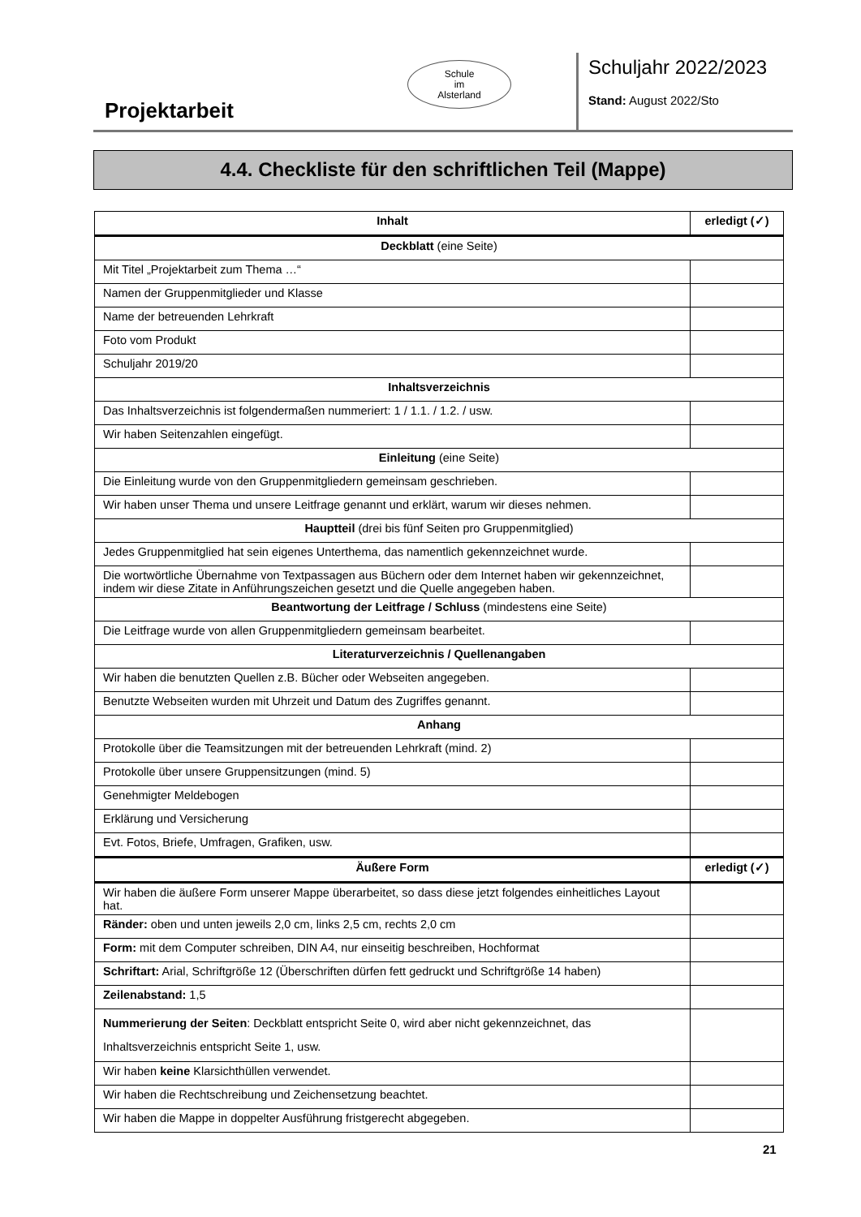Projektarbeit
Schule
im
Alsterland
Schuljahr 2022/2023
Stand: August 2022/Sto
4.4. Checkliste für den schriftlichen Teil (Mappe)
| Inhalt | erledigt (✓) |
| --- | --- |
| Deckblatt (eine Seite) | |
| Mit Titel „Projektarbeit zum Thema …“ | |
| Namen der Gruppenmitglieder und Klasse | |
| Name der betreuenden Lehrkraft | |
| Foto vom Produkt | |
| Schuljahr 2019/20 | |
| Inhaltsverzeichnis | |
| Das Inhaltsverzeichnis ist folgendermaßen nummeriert: 1 / 1.1. / 1.2. / usw. | |
| Wir haben Seitenzahlen eingefügt. | |
| Einleitung (eine Seite) | |
| Die Einleitung wurde von den Gruppenmitgliedern gemeinsam geschrieben. | |
| Wir haben unser Thema und unsere Leitfrage genannt und erklärt, warum wir dieses nehmen. | |
| Hauptteil (drei bis fünf Seiten pro Gruppenmitglied) | |
| Jedes Gruppenmitglied hat sein eigenes Unterthema, das namentlich gekennzeichnet wurde. | |
| Die wortwörtliche Übernahme von Textpassagen aus Büchern oder dem Internet haben wir gekennzeichnet, indem wir diese Zitate in Anführungszeichen gesetzt und die Quelle angegeben haben. | |
| Beantwortung der Leitfrage / Schluss (mindestens eine Seite) | |
| Die Leitfrage wurde von allen Gruppenmitgliedern gemeinsam bearbeitet. | |
| Literaturverzeichnis / Quellenangaben | |
| Wir haben die benutzten Quellen z.B. Bücher oder Webseiten angegeben. | |
| Benutzte Webseiten wurden mit Uhrzeit und Datum des Zugriffes genannt. | |
| Anhang | |
| Protokolle über die Teamsitzungen mit der betreuenden Lehrkraft (mind. 2) | |
| Protokolle über unsere Gruppensitzungen (mind. 5) | |
| Genehmigter Meldebogen | |
| Erklärung und Versicherung | |
| Evt. Fotos, Briefe, Umfragen, Grafiken, usw. | |
| Äußere Form | erledigt (✓) |
| Wir haben die äußere Form unserer Mappe überarbeitet, so dass diese jetzt folgendes einheitliches Layout hat. | |
| Ränder: oben und unten jeweils 2,0 cm, links 2,5 cm, rechts 2,0 cm | |
| Form: mit dem Computer schreiben, DIN A4, nur einseitig beschreiben, Hochformat | |
| Schriftart: Arial, Schriftgröße 12 (Überschriften dürfen fett gedruckt und Schriftgröße 14 haben) | |
| Zeilenabstand: 1,5 | |
| Nummerierung der Seiten : Deckblatt entspricht Seite 0, wird aber nicht gekennzeichnet, das Inhaltsverzeichnis entspricht Seite 1, usw. | |
| Wir haben keine Klarsichthüllen verwendet. | |
| Wir haben die Rechtschreibung und Zeichensetzung beachtet. | |
| Wir haben die Mappe in doppelter Ausführung fristgerecht abgegeben. | |
21